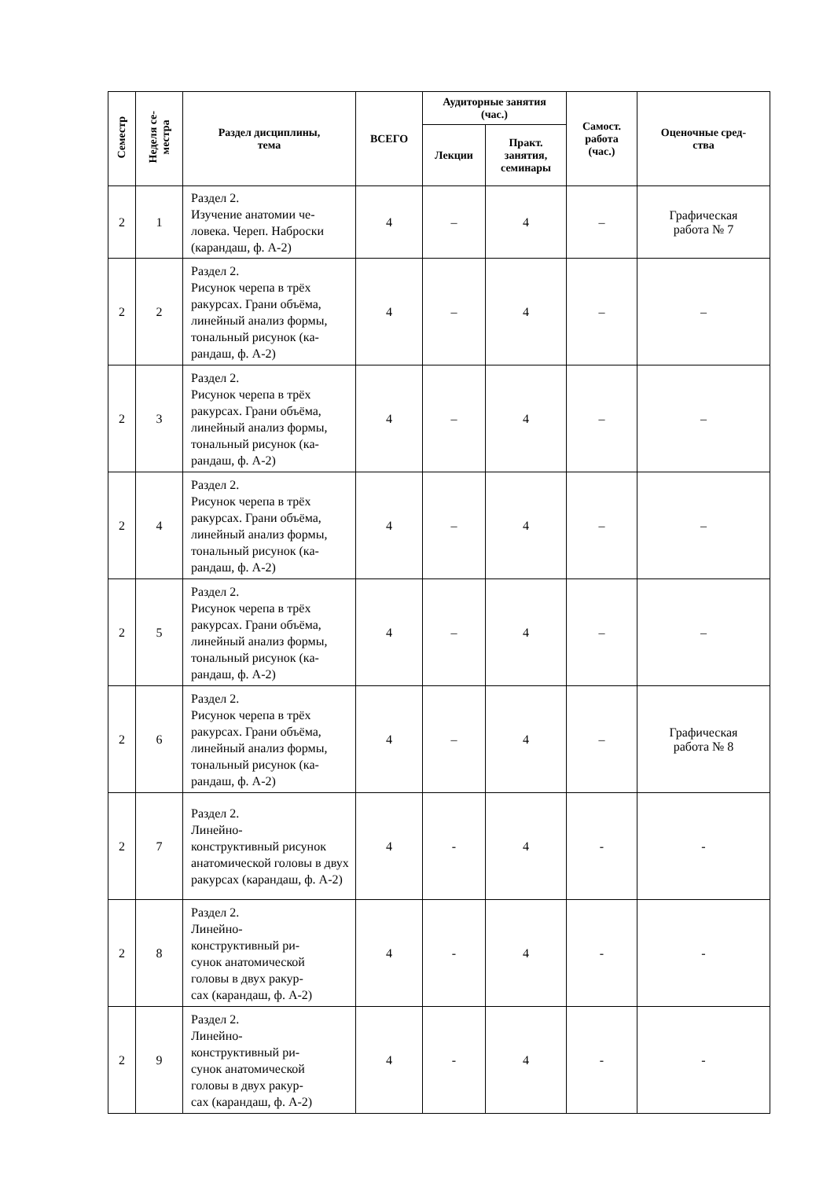| Семестр | Неделя се- местра | Раздел дисциплины, тема | ВСЕГО | Аудиторные занятия (час.) | | Самост. работа (час.) | Оценочные сред- ства |
| --- | --- | --- | --- | --- | --- | --- | --- |
| | | | | Лекции | Практ. занятия, семинары | | |
| 2 | 1 | Раздел 2. Изучение анатомии че- ловека. Череп. Наброски (карандаш, ф. А-2) | 4 | – | 4 | – | Графическая работа № 7 |
| 2 | 2 | Раздел 2. Рисунок черепа в трёх ракурсах. Грани объёма, линейный анализ формы, тональный рисунок (ка-рандаш, ф. А-2) | 4 | – | 4 | – | – |
| 2 | 3 | Раздел 2. Рисунок черепа в трёх ракурсах. Грани объёма, линейный анализ формы, тональный рисунок (ка-рандаш, ф. А-2) | 4 | – | 4 | – | – |
| 2 | 4 | Раздел 2. Рисунок черепа в трёх ракурсах. Грани объёма, линейный анализ формы, тональный рисунок (ка-рандаш, ф. А-2) | 4 | – | 4 | – | – |
| 2 | 5 | Раздел 2. Рисунок черепа в трёх ракурсах. Грани объёма, линейный анализ формы, тональный рисунок (ка-рандаш, ф. А-2) | 4 | – | 4 | – | – |
| 2 | 6 | Раздел 2. Рисунок черепа в трёх ракурсах. Грани объёма, линейный анализ формы, тональный рисунок (ка-рандаш, ф. А-2) | 4 | – | 4 | – | Графическая работа № 8 |
| 2 | 7 | Раздел 2. Линейно- конструктивный рисунок анатомической головы в двух ракурсах (карандаш, ф. А-2) | 4 | - | 4 | - | - |
| 2 | 8 | Раздел 2. Линейно- конструктивный ри- сунок анатомической головы в двух ракур- сах (карандаш, ф. А-2) | 4 | - | 4 | - | - |
| 2 | 9 | Раздел 2. Линейно- конструктивный ри- сунок анатомической головы в двух ракур- сах (карандаш, ф. А-2) | 4 | - | 4 | - | - |